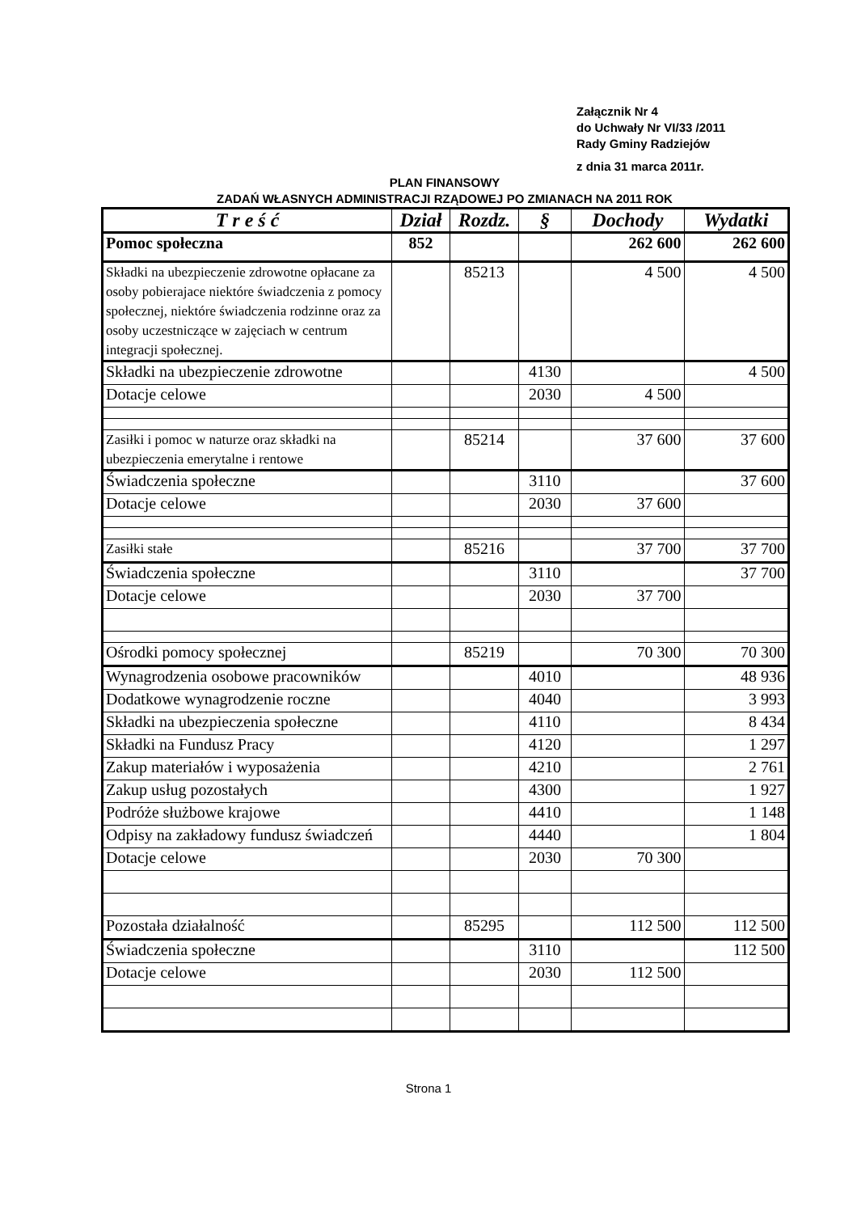Załącznik Nr 4
do Uchwały Nr VI/33 /2011
Rady Gminy Radziejów
z dnia 31 marca 2011r.
PLAN FINANSOWY
ZADAŃ WŁASNYCH ADMINISTRACJI RZĄDOWEJ PO ZMIANACH NA 2011 ROK
| T r e ś ć | Dział | Rozdz. | § | Dochody | Wydatki |
| --- | --- | --- | --- | --- | --- |
| Pomoc społeczna | 852 | | | 262 600 | 262 600 |
| Składki na ubezpieczenie zdrowotne opłacane za osoby pobierajace niektóre świadczenia z pomocy społecznej, niektóre świadczenia rodzinne oraz za osoby uczestniczące w zajęciach w centrum integracji społecznej. | | 85213 | | 4 500 | 4 500 |
| Składki na ubezpieczenie zdrowotne | | | 4130 | | 4 500 |
| Dotacje celowe | | | 2030 | 4 500 | |
| Zasiłki i pomoc w naturze oraz składki na ubezpieczenia emerytalne i rentowe | | 85214 | | 37 600 | 37 600 |
| Świadczenia społeczne | | | 3110 | | 37 600 |
| Dotacje celowe | | | 2030 | 37 600 | |
| Zasiłki stałe | | 85216 | | 37 700 | 37 700 |
| Świadczenia społeczne | | | 3110 | | 37 700 |
| Dotacje celowe | | | 2030 | 37 700 | |
| Ośrodki pomocy społecznej | | 85219 | | 70 300 | 70 300 |
| Wynagrodzenia osobowe pracowników | | | 4010 | | 48 936 |
| Dodatkowe wynagrodzenie roczne | | | 4040 | | 3 993 |
| Składki na ubezpieczenia społeczne | | | 4110 | | 8 434 |
| Składki na Fundusz Pracy | | | 4120 | | 1 297 |
| Zakup materiałów i wyposażenia | | | 4210 | | 2 761 |
| Zakup usług pozostałych | | | 4300 | | 1 927 |
| Podróże służbowe krajowe | | | 4410 | | 1 148 |
| Odpisy na zakładowy fundusz świadczeń | | | 4440 | | 1 804 |
| Dotacje celowe | | | 2030 | 70 300 | |
| Pozostała działalność | | 85295 | | 112 500 | 112 500 |
| Świadczenia społeczne | | | 3110 | | 112 500 |
| Dotacje celowe | | | 2030 | 112 500 | |
Strona 1